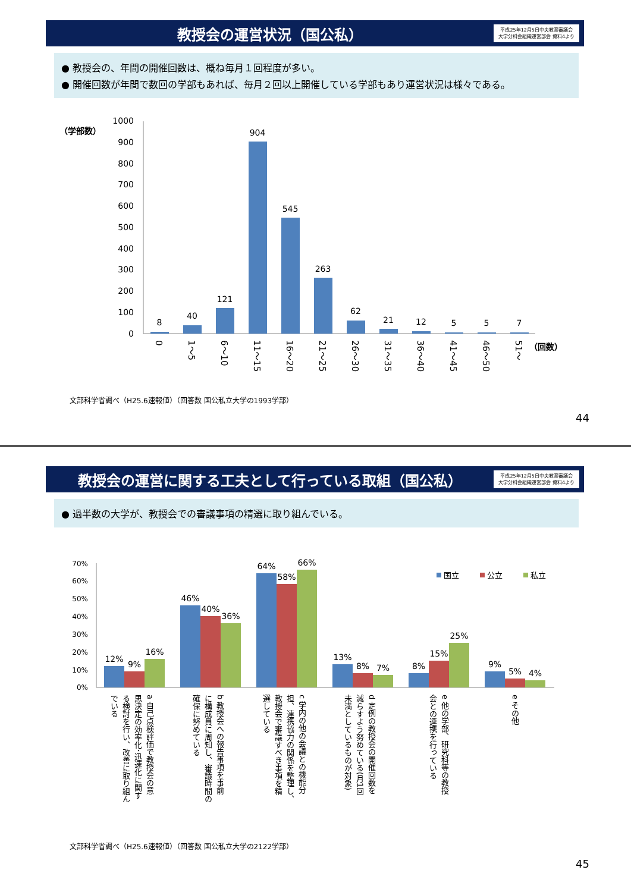教授会の運営状況（国公私）
平成25年12月5日中央教育審議会
大学分科会組織運営部会 資料4より
● 教授会の、年間の開催回数は、概ね毎月１回程度が多い。
● 開催回数が年間で数回の学部もあれば、毎月２回以上開催している学部もあり運営状況は様々である。
（学部数）
1000
900
800
700
600
500
400
300
200
100
0
8
40
121
904
545
263
62
21
12
5
5
7
0
1～5
6～10
11～15
16～20
21～25
26～30
31～35
36～40
41～45
46～50
51～
（回数）
文部科学省調べ（H25.6速報値）（回答数 国公私立大学の1993学部）
44
教授会の運営に関する工夫として行っている取組（国公私）
平成25年12月5日中央教育審議会
大学分科会組織運営部会 資料4より
● 過半数の大学が、教授会での審議事項の精選に取り組んでいる。
70%
60%
50%
40%
30%
20%
10%
0%
12%
9%
16%
46%
40%
36%
64%
58%
66%
13%
8%
7%
8%
15%
25%
9%
5%
4%
国立
公立
私立
a 自己点検評価で教授会の意
思決定の効率化･迅速化に関す
る検討を行い、改善に取り組ん
でいる
b 教授会への報告事項を事前
に構成員に周知し、審議時間の
確保に努めている
c 学内の他の会議との機能分
担、連携協力の関係を整理し、
教授会で審議すべき事項を精
選している
d 定例の教授会の開催回数を
減らすよう努めている(月1回
未満としているものが対象)
e 他の学部、研究科等の教授
会との連携を行っている
e その他
文部科学省調べ（H25.6速報値）（回答数 国公私立大学の2122学部）
45